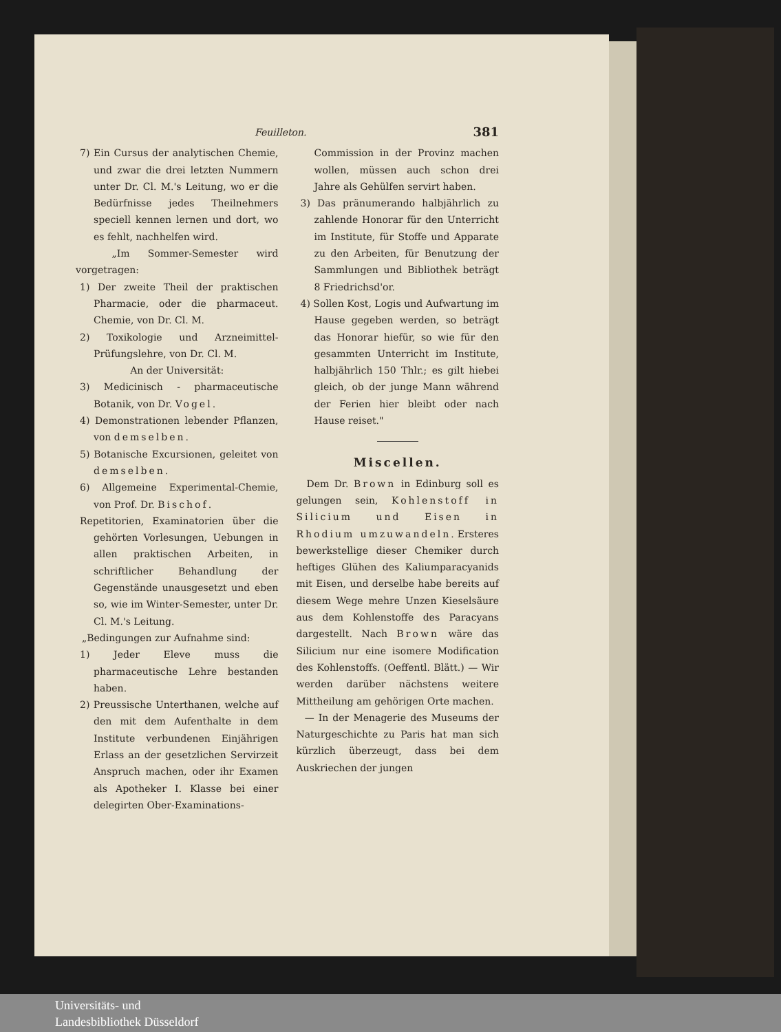Feuilleton. 381
7) Ein Cursus der analytischen Chemie, und zwar die drei letzten Nummern unter Dr. Cl. M.'s Leitung, wo er die Bedürfnisse jedes Theilnehmers speciell kennen lernen und dort, wo es fehlt, nachhelfen wird.
„Im Sommer-Semester wird vorgetragen:
1) Der zweite Theil der praktischen Pharmacie, oder die pharmaceut. Chemie, von Dr. Cl. M.
2) Toxikologie und Arzneimittel-Prüfungslehre, von Dr. Cl. M.
An der Universität:
3) Medicinisch - pharmaceutische Botanik, von Dr. Vogel.
4) Demonstrationen lebender Pflanzen, von demselben.
5) Botanische Excursionen, geleitet von demselben.
6) Allgemeine Experimental-Chemie, von Prof. Dr. Bischof.
Repetitorien, Examinatorien über die gehörten Vorlesungen, Uebungen in allen praktischen Arbeiten, in schriftlicher Behandlung der Gegenstände unausgesetzt und eben so, wie im Winter-Semester, unter Dr. Cl. M.'s Leitung.
„Bedingungen zur Aufnahme sind:
1) Jeder Eleve muss die pharmaceutische Lehre bestanden haben.
2) Preussische Unterthanen, welche auf den mit dem Aufenthalte in dem Institute verbundenen Einjährigen Erlass an der gesetzlichen Servirzeit Anspruch machen, oder ihr Examen als Apotheker I. Klasse bei einer delegirten Ober-Examinations-
Commission in der Provinz machen wollen, müssen auch schon drei Jahre als Gehülfen servirt haben.
3) Das pränumerando halbjährlich zu zahlende Honorar für den Unterricht im Institute, für Stoffe und Apparate zu den Arbeiten, für Benutzung der Sammlungen und Bibliothek beträgt 8 Friedrichsd'or.
4) Sollen Kost, Logis und Aufwartung im Hause gegeben werden, so beträgt das Honorar hiefür, so wie für den gesammten Unterricht im Institute, halbjährlich 150 Thlr.; es gilt hiebei gleich, ob der junge Mann während der Ferien hier bleibt oder nach Hause reiset."
Miscellen.
Dem Dr. Brown in Edinburg soll es gelungen sein, Kohlenstoff in Silicium und Eisen in Rhodium umzuwandeln. Ersteres bewerkstellige dieser Chemiker durch heftiges Glühen des Kaliumparacyanids mit Eisen, und derselbe habe bereits auf diesem Wege mehre Unzen Kieselsäure aus dem Kohlenstoffe des Paracyans dargestellt. Nach Brown wäre das Silicium nur eine isomere Modification des Kohlenstoffs. (Oeffentl. Blätt.) — Wir werden darüber nächstens weitere Mittheilung am gehörigen Orte machen.
— In der Menagerie des Museums der Naturgeschichte zu Paris hat man sich kürzlich überzeugt, dass bei dem Auskriechen der jungen
Universitäts- und
Landesbibliothek Düsseldorf